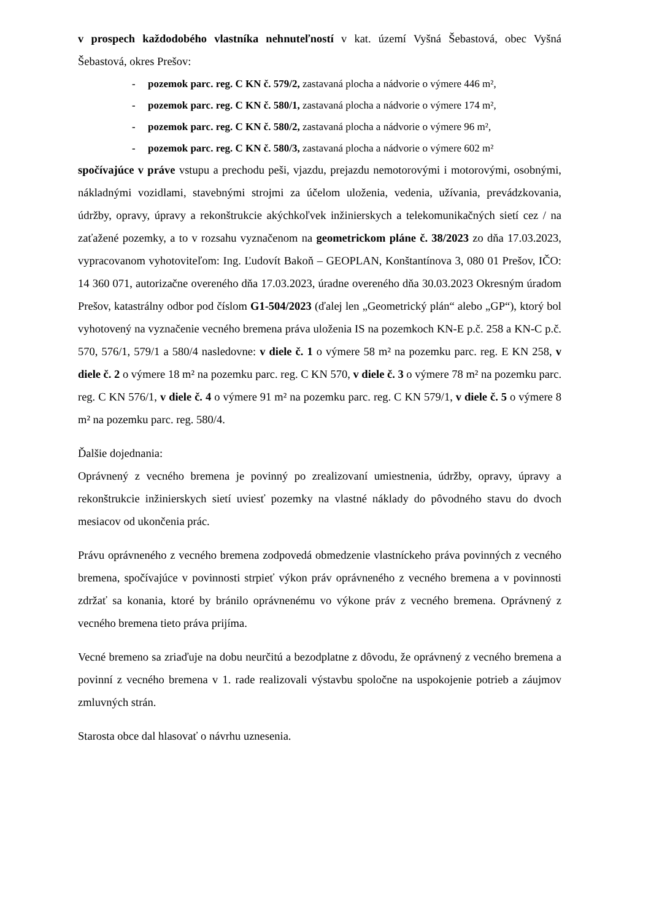v prospech každodobého vlastníka nehnuteľností v kat. území Vyšná Šebastová, obec Vyšná Šebastová, okres Prešov:
- pozemok parc. reg. C KN č. 579/2, zastavaná plocha a nádvorie o výmere 446 m²,
- pozemok parc. reg. C KN č. 580/1, zastavaná plocha a nádvorie o výmere 174 m²,
- pozemok parc. reg. C KN č. 580/2, zastavaná plocha a nádvorie o výmere 96 m²,
- pozemok parc. reg. C KN č. 580/3, zastavaná plocha a nádvorie o výmere 602 m²
spočívajúce v práve vstupu a prechodu peši, vjazdu, prejazdu nemotorovými i motorovými, osobnými, nákladnými vozidlami, stavebnými strojmi za účelom uloženia, vedenia, užívania, prevádzkovania, údržby, opravy, úpravy a rekonštrukcie akýchkoľvek inžinierskych a telekomunikačných sietí cez / na zaťažené pozemky, a to v rozsahu vyznačenom na geometrickom pláne č. 38/2023 zo dňa 17.03.2023, vypracovanom vyhotoviteľom: Ing. Ľudovít Bakoň – GEOPLAN, Konštantínova 3, 080 01 Prešov, IČO: 14 360 071, autorizačne overeného dňa 17.03.2023, úradne overeného dňa 30.03.2023 Okresným úradom Prešov, katastrálny odbor pod číslom G1-504/2023 (ďalej len „Geometrický plán“ alebo „GP“), ktorý bol vyhotovený na vyznačenie vecného bremena práva uloženia IS na pozemkoch KN-E p.č. 258 a KN-C p.č. 570, 576/1, 579/1 a 580/4 nasledovne: v diele č. 1 o výmere 58 m² na pozemku parc. reg. E KN 258, v diele č. 2 o výmere 18 m² na pozemku parc. reg. C KN 570, v diele č. 3 o výmere 78 m² na pozemku parc. reg. C KN 576/1, v diele č. 4 o výmere 91 m² na pozemku parc. reg. C KN 579/1, v diele č. 5 o výmere 8 m² na pozemku parc. reg. 580/4.
Ďalšie dojednania:
Oprávnený z vecného bremena je povinný po zrealizovaní umiestnenia, údržby, opravy, úpravy a rekonštrukcie inžinierskych sietí uviesť pozemky na vlastné náklady do pôvodného stavu do dvoch mesiacov od ukončenia prác.
Právu oprávneného z vecného bremena zodpovedá obmedzenie vlastníckeho práva povinných z vecného bremena, spočívajúce v povinnosti strpieť výkon práv oprávneného z vecného bremena a v povinnosti zdržať sa konania, ktoré by bránilo oprávnenému vo výkone práv z vecného bremena. Oprávnený z vecného bremena tieto práva prijíma.
Vecné bremeno sa zriaďuje na dobu neurčitú a bezodplatne z dôvodu, že oprávnený z vecného bremena a povinní z vecného bremena v 1. rade realizovali výstavbu spoločne na uspokojenie potrieb a záujmov zmluvných strán.
Starosta obce dal hlasovať o návrhu uznesenia.